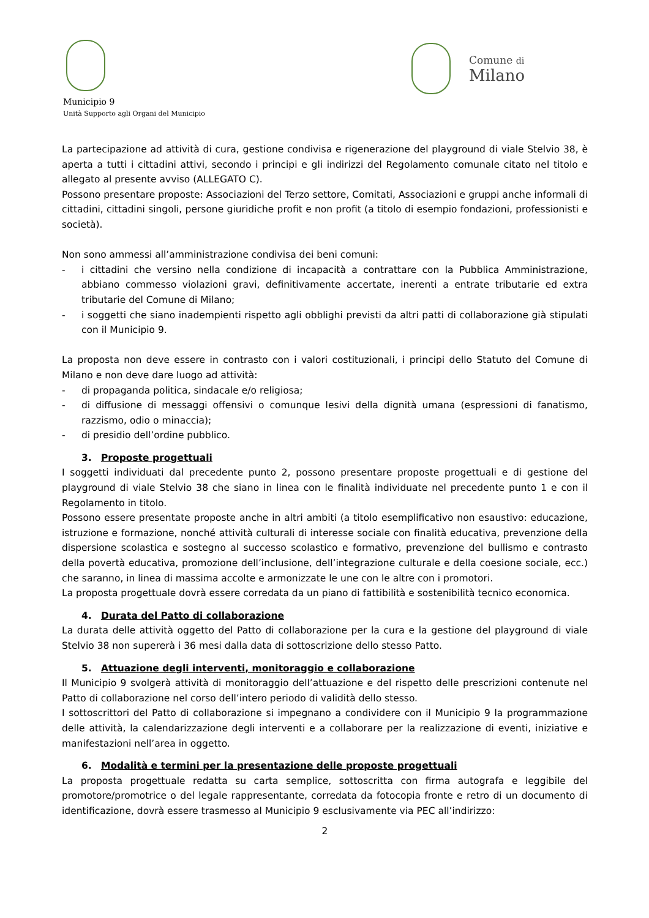Municipio 9
Unità Supporto agli Organi del Municipio
Comune di
Milano
La partecipazione ad attività di cura, gestione condivisa e rigenerazione del playground di viale Stelvio 38, è aperta a tutti i cittadini attivi, secondo i principi e gli indirizzi del Regolamento comunale citato nel titolo e allegato al presente avviso (ALLEGATO C).
Possono presentare proposte: Associazioni del Terzo settore, Comitati, Associazioni e gruppi anche informali di cittadini, cittadini singoli, persone giuridiche profit e non profit (a titolo di esempio fondazioni, professionisti e società).
Non sono ammessi all’amministrazione condivisa dei beni comuni:
- i cittadini che versino nella condizione di incapacità a contrattare con la Pubblica Amministrazione, abbiano commesso violazioni gravi, definitivamente accertate, inerenti a entrate tributarie ed extra tributarie del Comune di Milano;
- i soggetti che siano inadempienti rispetto agli obblighi previsti da altri patti di collaborazione già stipulati con il Municipio 9.
La proposta non deve essere in contrasto con i valori costituzionali, i principi dello Statuto del Comune di Milano e non deve dare luogo ad attività:
- di propaganda politica, sindacale e/o religiosa;
- di diffusione di messaggi offensivi o comunque lesivi della dignità umana (espressioni di fanatismo, razzismo, odio o minaccia);
- di presidio dell’ordine pubblico.
3. Proposte progettuali
I soggetti individuati dal precedente punto 2, possono presentare proposte progettuali e di gestione del playground di viale Stelvio 38 che siano in linea con le finalità individuate nel precedente punto 1 e con il Regolamento in titolo.
Possono essere presentate proposte anche in altri ambiti (a titolo esemplificativo non esaustivo: educazione, istruzione e formazione, nonché attività culturali di interesse sociale con finalità educativa, prevenzione della dispersione scolastica e sostegno al successo scolastico e formativo, prevenzione del bullismo e contrasto della povertà educativa, promozione dell’inclusione, dell’integrazione culturale e della coesione sociale, ecc.) che saranno, in linea di massima accolte e armonizzate le une con le altre con i promotori.
La proposta progettuale dovrà essere corredata da un piano di fattibilità e sostenibilità tecnico economica.
4. Durata del Patto di collaborazione
La durata delle attività oggetto del Patto di collaborazione per la cura e la gestione del playground di viale Stelvio 38 non supererà i 36 mesi dalla data di sottoscrizione dello stesso Patto.
5. Attuazione degli interventi, monitoraggio e collaborazione
Il Municipio 9 svolgerà attività di monitoraggio dell’attuazione e del rispetto delle prescrizioni contenute nel Patto di collaborazione nel corso dell’intero periodo di validità dello stesso.
I sottoscrittori del Patto di collaborazione si impegnano a condividere con il Municipio 9 la programmazione delle attività, la calendarizzazione degli interventi e a collaborare per la realizzazione di eventi, iniziative e manifestazioni nell’area in oggetto.
6. Modalità e termini per la presentazione delle proposte progettuali
La proposta progettuale redatta su carta semplice, sottoscritta con firma autografa e leggibile del promotore/promotrice o del legale rappresentante, corredata da fotocopia fronte e retro di un documento di identificazione, dovrà essere trasmesso al Municipio 9 esclusivamente via PEC all’indirizzo:
2